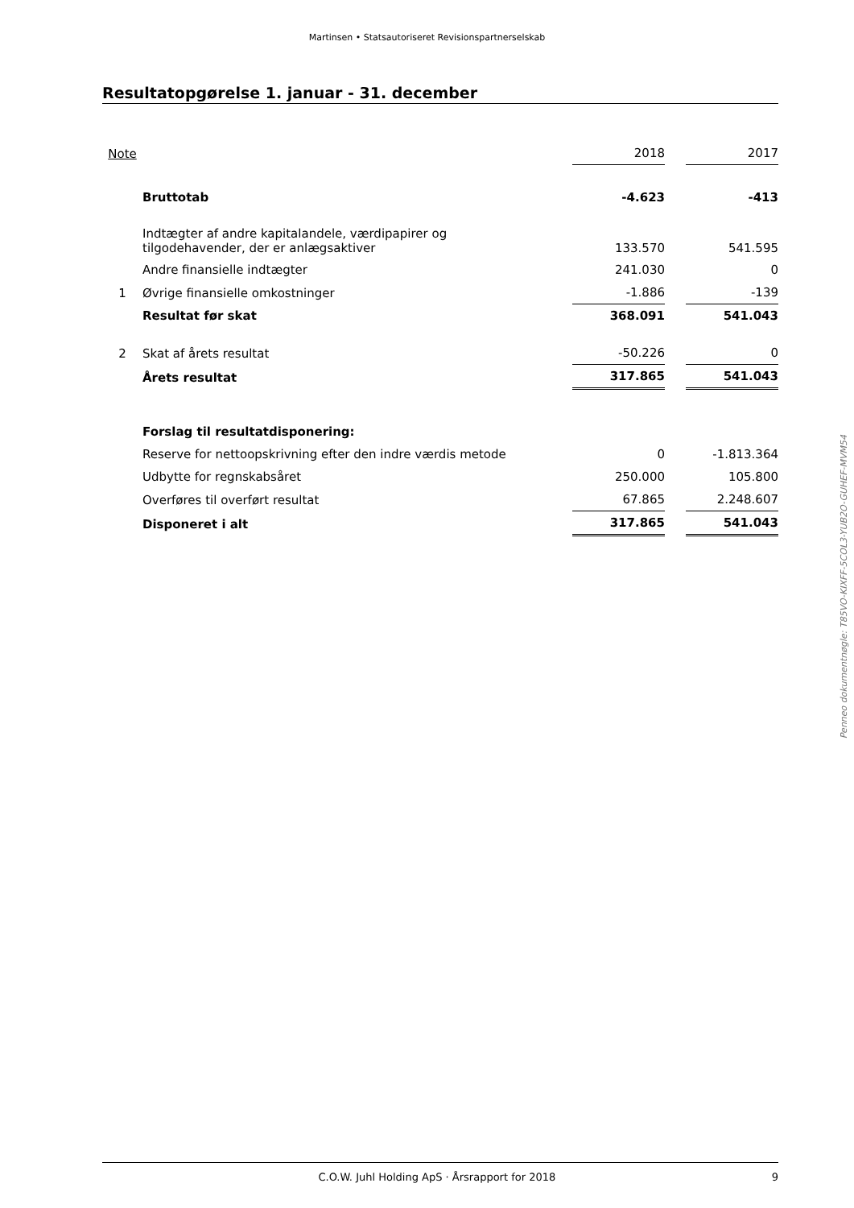Martinsen • Statsautoriseret Revisionspartnerselskab
Resultatopgørelse 1. januar - 31. december
| Note | | 2018 | | 2017 |
| | Bruttotab | -4.623 | | -413 |
| | Indtægter af andre kapitalandele, værdipapirer og tilgodehavender, der er anlægsaktiver | 133.570 | | 541.595 |
| | Andre finansielle indtægter | 241.030 | | 0 |
| 1 | Øvrige finansielle omkostninger | -1.886 | | -139 |
| | Resultat før skat | 368.091 | | 541.043 |
| 2 | Skat af årets resultat | -50.226 | | 0 |
| | Årets resultat | 317.865 | | 541.043 |
| | Forslag til resultatdisponering: | | | |
| | Reserve for nettoopskrivning efter den indre værdis metode | 0 | | -1.813.364 |
| | Udbytte for regnskabsåret | 250.000 | | 105.800 |
| | Overføres til overført resultat | 67.865 | | 2.248.607 |
| | Disponeret i alt | 317.865 | | 541.043 |
Penneo dokumentnøgle: T85VO-KIXFF-5COL3-YUB2O-GUHEF-MVM54
C.O.W. Juhl Holding ApS · Årsrapport for 2018 9